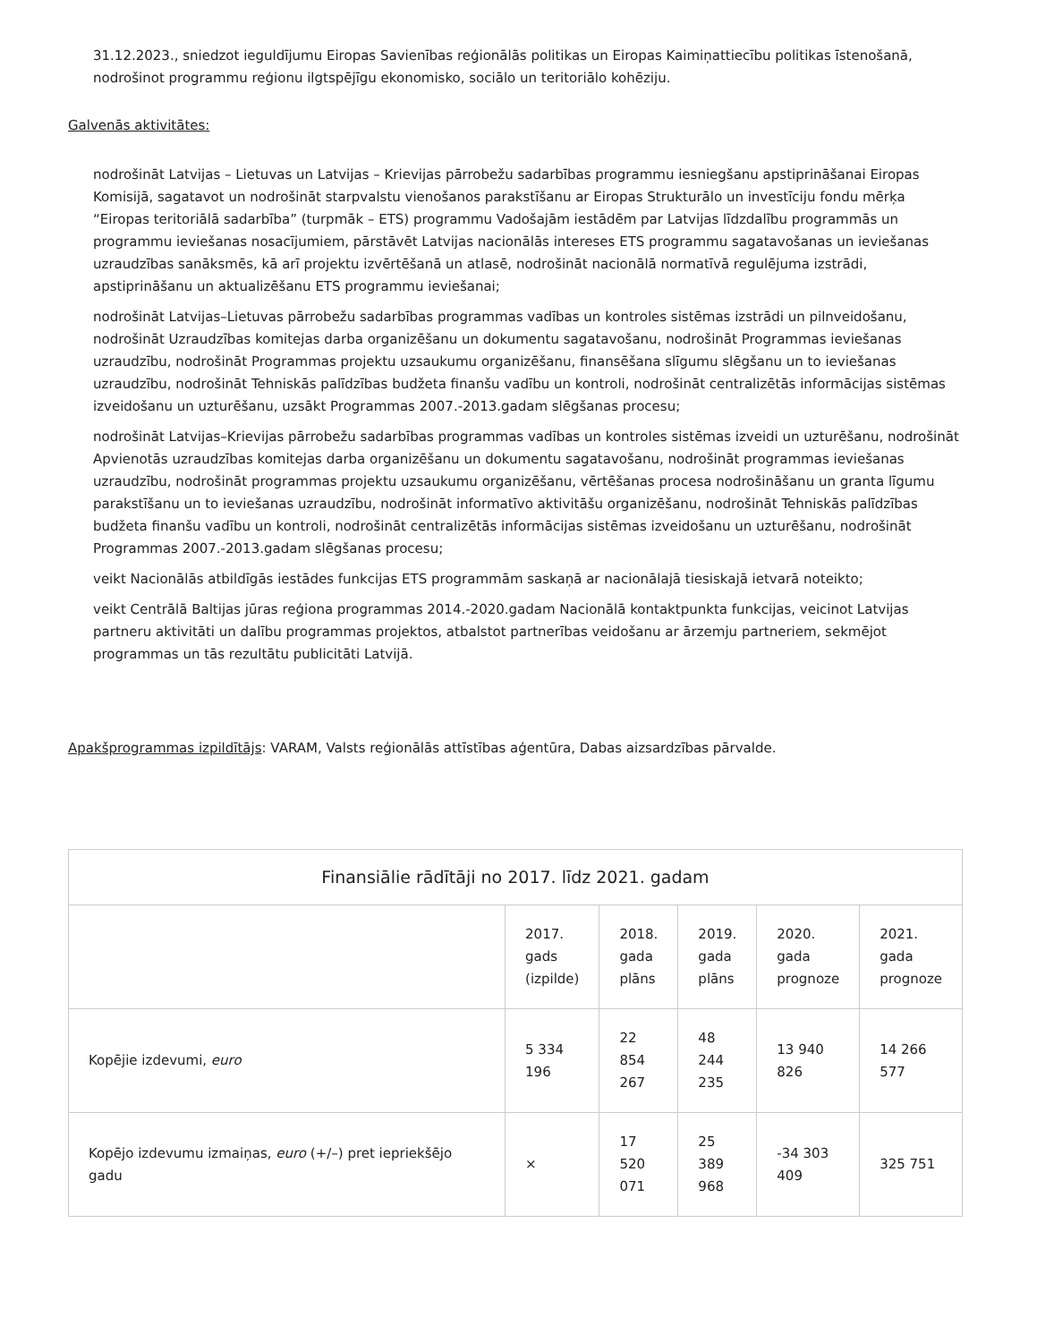31.12.2023., sniedzot ieguldījumu Eiropas Savienības reģionālās politikas un Eiropas Kaimiņattiecību politikas īstenošanā, nodrošinot programmu reģionu ilgtspējīgu ekonomisko, sociālo un teritoriālo kohēziju.
Galvenās aktivitātes:
nodrošināt Latvijas – Lietuvas un Latvijas – Krievijas pārrobežu sadarbības programmu iesniegšanu apstiprināšanai Eiropas Komisijā, sagatavot un nodrošināt starpvalstu vienošanos parakstīšanu ar Eiropas Strukturālo un investīciju fondu mērķa “Eiropas teritoriālā sadarbība” (turpmāk – ETS) programmu Vadošajām iestādēm par Latvijas līdzdalību programmās un programmu ieviešanas nosacījumiem, pārstāvēt Latvijas nacionālās intereses ETS programmu sagatavošanas un ieviešanas uzraudzības sanāksmēs, kā arī projektu izvērtēšanā un atlasē, nodrošināt nacionālā normatīvā regulējuma izstrādi, apstiprināšanu un aktualizēšanu ETS programmu ieviešanai;
nodrošināt Latvijas–Lietuvas pārrobežu sadarbības programmas vadības un kontroles sistēmas izstrādi un pilnveidošanu, nodrošināt Uzraudzības komitejas darba organizēšanu un dokumentu sagatavošanu, nodrošināt Programmas ieviešanas uzraudzību, nodrošināt Programmas projektu uzsaukumu organizēšanu, finansēšana slīgumu slēgšanu un to ieviešanas uzraudzību, nodrošināt Tehniskās palīdzības budžeta finanšu vadību un kontroli, nodrošināt centralizētās informācijas sistēmas izveidošanu un uzturēšanu, uzsākt Programmas 2007.-2013.gadam slēgšanas procesu;
nodrošināt Latvijas–Krievijas pārrobežu sadarbības programmas vadības un kontroles sistēmas izveidi un uzturēšanu, nodrošināt Apvienotās uzraudzības komitejas darba organizēšanu un dokumentu sagatavošanu, nodrošināt programmas ieviešanas uzraudzību, nodrošināt programmas projektu uzsaukumu organizēšanu, vērtēšanas procesa nodrošināšanu un granta līgumu parakstīšanu un to ieviešanas uzraudzību, nodrošināt informatīvo aktivitāšu organizēšanu, nodrošināt Tehniskās palīdzības budžeta finanšu vadību un kontroli, nodrošināt centralizētās informācijas sistēmas izveidošanu un uzturēšanu, nodrošināt Programmas 2007.-2013.gadam slēgšanas procesu;
veikt Nacionālās atbildīgās iestādes funkcijas ETS programmām saskaņā ar nacionālajā tiesiskajā ietvarā noteikto;
veikt Centrālā Baltijas jūras reģiona programmas 2014.-2020.gadam Nacionālā kontaktpunkta funkcijas, veicinot Latvijas partneru aktivitāti un dalību programmas projektos, atbalstot partnerības veidošanu ar ārzemju partneriem, sekmējot programmas un tās rezultātu publicitāti Latvijā.
Apakšprogrammas izpildītājs: VARAM, Valsts reģionālās attīstības aģentūra, Dabas aizsardzības pārvalde.
| Finansiālie rādītāji no 2017. līdz 2021. gadam | | | | | |
| --- | --- | --- | --- | --- | --- |
| | 2017. gads (izpilde) | 2018. gada plāns | 2019. gada plāns | 2020. gada prognoze | 2021. gada prognoze |
| Kopējie izdevumi, euro | 5 334 196 | 22 854 267 | 48 244 235 | 13 940 826 | 14 266 577 |
| Kopējo izdevumu izmaiņas, euro (+/–) pret iepriekšējo gadu | × | 17 520 071 | 25 389 968 | -34 303 409 | 325 751 |